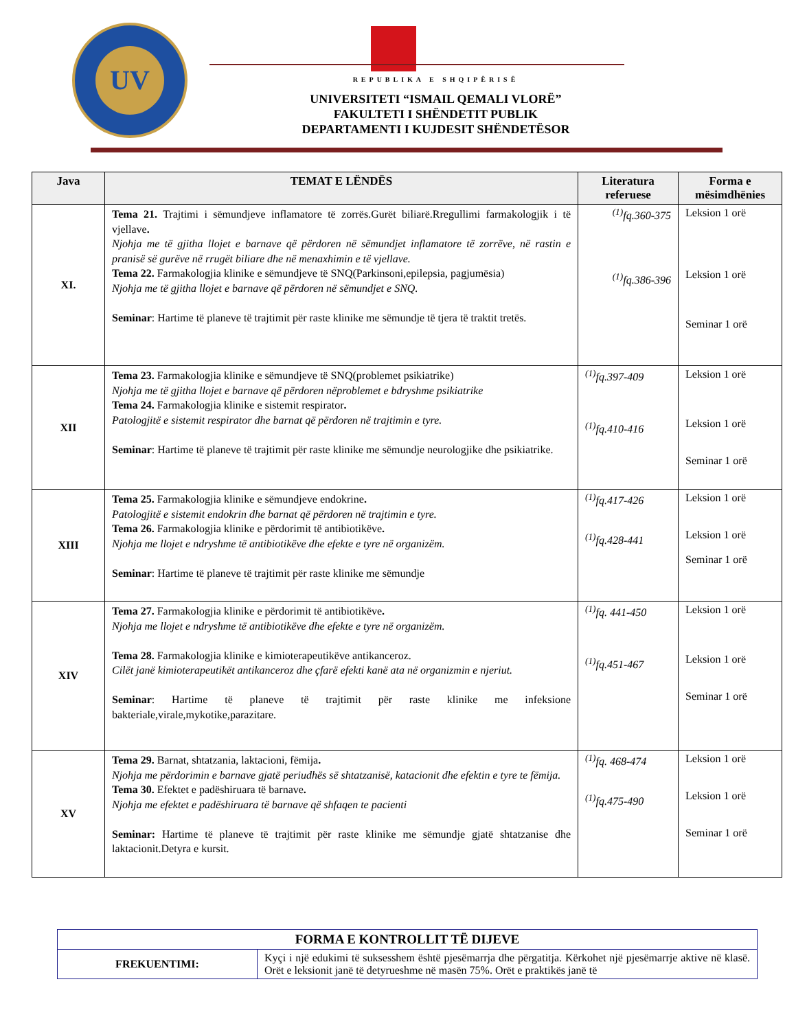UV
REPUBLIKA E SHQIPËRISË
UNIVERSITETI “ISMAIL QEMALI VLORË”
FAKULTETI I SHËNDETIT PUBLIK
DEPARTAMENTI I KUJDESIT SHËNDETËSOR
| Java | TEMAT E LËNDËS | Literatura referuese | Forma e mësimdhënies |
| --- | --- | --- | --- |
| XI. | Tema 21. Trajtimi i sëmundjeve inflamatore të zorrës.Gurët biliarë.Rregullimi farmakologjik i të vjellave . Njohja me të gjitha llojet e barnave që përdoren në sëmundjet inflamatore të zorrëve, në rastin e pranisë së gurëve në rrugët biliare dhe në menaxhimin e të vjellave. Tema 22. Farmakologjia klinike e sëmundjeve të SNQ(Parkinsoni,epilepsia, pagjumësia) Njohja me të gjitha llojet e barnave që përdoren në sëmundjet e SNQ. Seminar : Hartime të planeve të trajtimit për raste klinike me sëmundje të tjera të traktit tretës. | <sup>(1)</sup> fq.360-375 <sup>(1)</sup> fq.386-396 | Leksion 1 orë Leksion 1 orë Seminar 1 orë |
| XII | Tema 23. Farmakologjia klinike e sëmundjeve të SNQ(problemet psikiatrike) Njohja me të gjitha llojet e barnave që përdoren nëproblemet e bdryshme psikiatrike Tema 24. Farmakologjia klinike e sistemit respirator . Patologjitë e sistemit respirator dhe barnat që përdoren në trajtimin e tyre. Seminar : Hartime të planeve të trajtimit për raste klinike me sëmundje neurologjike dhe psikiatrike. | <sup>(1)</sup> fq.397-409 <sup>(1)</sup> fq.410-416 | Leksion 1 orë Leksion 1 orë Seminar 1 orë |
| XIII | Tema 25. Farmakologjia klinike e sëmundjeve endokrine . Patologjitë e sistemit endokrin dhe barnat që përdoren në trajtimin e tyre. Tema 26. Farmakologjia klinike e përdorimit të antibiotikëve . Njohja me llojet e ndryshme të antibiotikëve dhe efekte e tyre në organizëm. Seminar : Hartime të planeve të trajtimit për raste klinike me sëmundje | <sup>(1)</sup> fq.417-426 <sup>(1)</sup> fq.428-441 | Leksion 1 orë Leksion 1 orë Seminar 1 orë |
| XIV | Tema 27. Farmakologjia klinike e përdorimit të antibiotikëve . Njohja me llojet e ndryshme të antibiotikëve dhe efekte e tyre në organizëm. Tema 28. Farmakologjia klinike e kimioterapeutikëve antikanceroz. Cilët janë kimioterapeutikët antikanceroz dhe çfarë efekti kanë ata në organizmin e njeriut. Seminar : Hartime të planeve të trajtimit për raste klinike me infeksione bakteriale,virale,mykotike,parazitare. | <sup>(1)</sup> fq. 441-450 <sup>(1)</sup> fq.451-467 | Leksion 1 orë Leksion 1 orë Seminar 1 orë |
| XV | Tema 29. Barnat, shtatzania, laktacioni, fëmija . Njohja me përdorimin e barnave gjatë periudhës së shtatzanisë, katacionit dhe efektin e tyre te fëmija. Tema 30. Efektet e padëshiruara të barnave . Njohja me efektet e padëshiruara të barnave që shfaqen te pacienti Seminar: Hartime të planeve të trajtimit për raste klinike me sëmundje gjatë shtatzanise dhe laktacionit.Detyra e kursit. | <sup>(1)</sup> fq. 468-474 <sup>(1)</sup> fq.475-490 | Leksion 1 orë Leksion 1 orë Seminar 1 orë |
| FORMA E KONTROLLIT TË DIJEVE | |
| FREKUENTIMI: | Kyçi i një edukimi të suksesshem është pjesëmarrja dhe përgatitja. Kërkohet një pjesëmarrje aktive në klasë. Orët e leksionit janë të detyrueshme në masën 75%. Orët e praktikës janë të |